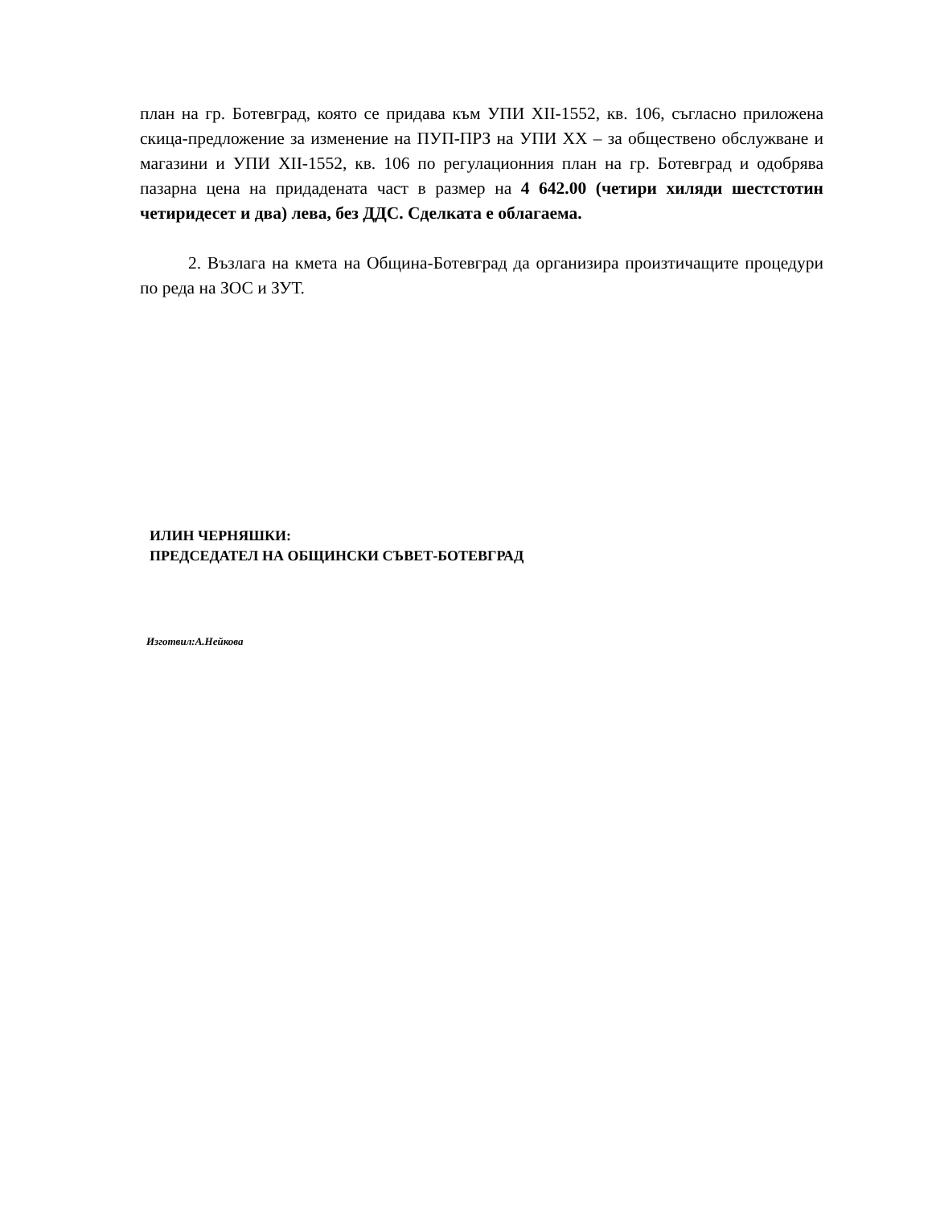план на гр. Ботевград, която се придава към УПИ XII-1552, кв. 106, съгласно приложена скица-предложение за изменение на ПУП-ПРЗ на УПИ XX – за обществено обслужване и магазини и УПИ XII-1552, кв. 106 по регулационния план на гр. Ботевград и одобрява пазарна цена на придадената част в размер на 4 642.00 (четири хиляди шестстотин четиридесет и два) лева, без ДДС. Сделката е облагаема.
2. Възлага на кмета на Община-Ботевград да организира произтичащите процедури по реда на ЗОС и ЗУТ.
ИЛИН ЧЕРНЯШКИ:
ПРЕДСЕДАТЕЛ НА ОБЩИНСКИ СЪВЕТ-БОТЕВГРАД
Изготвил:А.Нейкова